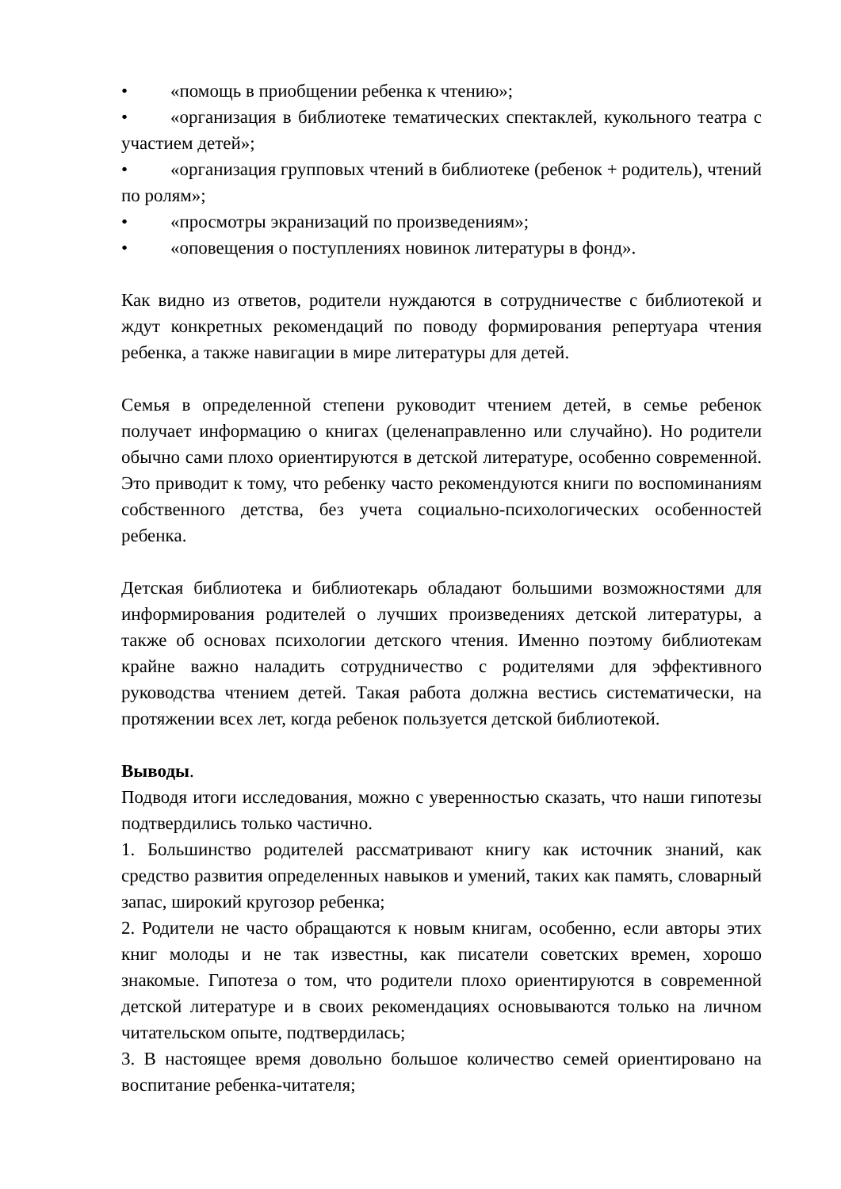• «помощь в приобщении ребенка к чтению»;
• «организация в библиотеке тематических спектаклей, кукольного театра с участием детей»;
• «организация групповых чтений в библиотеке (ребенок + родитель), чтений по ролям»;
• «просмотры экранизаций по произведениям»;
• «оповещения о поступлениях новинок литературы в фонд».
Как видно из ответов, родители нуждаются в сотрудничестве с библиотекой и ждут конкретных рекомендаций по поводу формирования репертуара чтения ребенка, а также навигации в мире литературы для детей.
Семья в определенной степени руководит чтением детей, в семье ребенок получает информацию о книгах (целенаправленно или случайно). Но родители обычно сами плохо ориентируются в детской литературе, особенно современной. Это приводит к тому, что ребенку часто рекомендуются книги по воспоминаниям собственного детства, без учета социально-психологических особенностей ребенка.
Детская библиотека и библиотекарь обладают большими возможностями для информирования родителей о лучших произведениях детской литературы, а также об основах психологии детского чтения. Именно поэтому библиотекам крайне важно наладить сотрудничество с родителями для эффективного руководства чтением детей. Такая работа должна вестись систематически, на протяжении всех лет, когда ребенок пользуется детской библиотекой.
Выводы.
Подводя итоги исследования, можно с уверенностью сказать, что наши гипотезы подтвердились только частично.
1. Большинство родителей рассматривают книгу как источник знаний, как средство развития определенных навыков и умений, таких как память, словарный запас, широкий кругозор ребенка;
2. Родители не часто обращаются к новым книгам, особенно, если авторы этих книг молоды и не так известны, как писатели советских времен, хорошо знакомые. Гипотеза о том, что родители плохо ориентируются в современной детской литературе и в своих рекомендациях основываются только на личном читательском опыте, подтвердилась;
3. В настоящее время довольно большое количество семей ориентировано на воспитание ребенка-читателя;